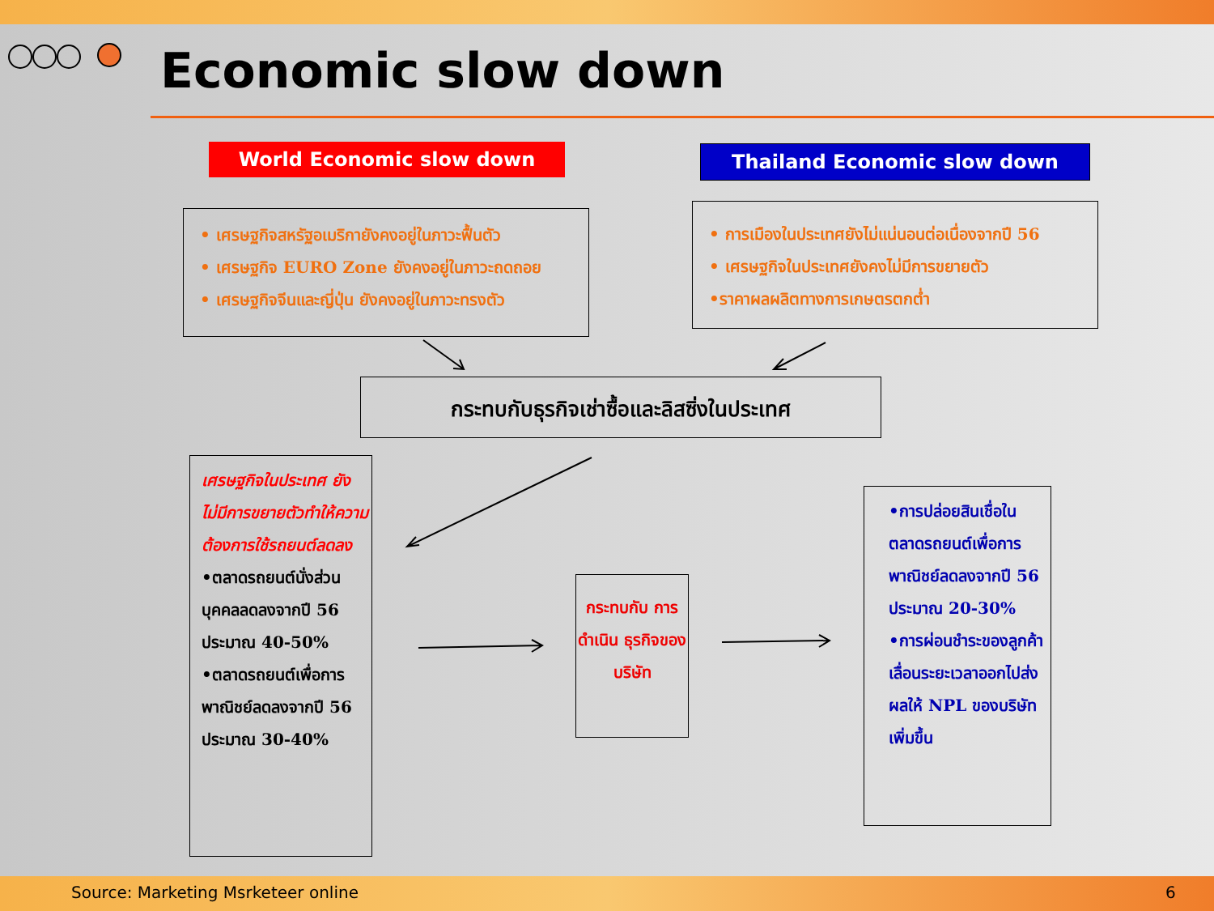Economic slow down
World Economic slow down Thailand Economic slow down
• เศรษฐกิจสหรัฐอเมริกายังคงอยู่ในภาวะฟื้นตัว
• เศรษฐกิจ EURO Zone ยังคงอยู่ในภาวะถดถอย
• เศรษฐกิจจีนและญี่ปุ่น ยังคงอยู่ในภาวะทรงตัว
• การเมืองในประเทศยังไม่แน่นอนต่อเนื่องจากปี 56
• เศรษฐกิจในประเทศยังคงไม่มีการขยายตัว
•ราคาผลผลิตทางการเกษตรตกต่ำ
กระทบกับธุรกิจเช่าซื้อและลิสซิ่งในประเทศ
เศรษฐกิจในประเทศ ยังไม่มีการขยายตัวทำให้ความต้องการใช้รถยนต์ลดลง
•ตลาดรถยนต์นั่งส่วนบุคคลลดลงจากปี 56 ประมาณ 40-50%
•ตลาดรถยนต์เพื่อการพาณิชย์ลดลงจากปี 56 ประมาณ 30-40%
กระทบกับ การดำเนิน ธุรกิจของ บริษัท
•การปล่อยสินเชื่อในตลาดรถยนต์เพื่อการพาณิชย์ลดลงจากปี 56 ประมาณ 20-30%
•การผ่อนชำระของลูกค้าเลื่อนระยะเวลาออกไปส่งผลให้ NPL ของบริษัทเพิ่มขึ้น
Source: Marketing Msrketeer online
6